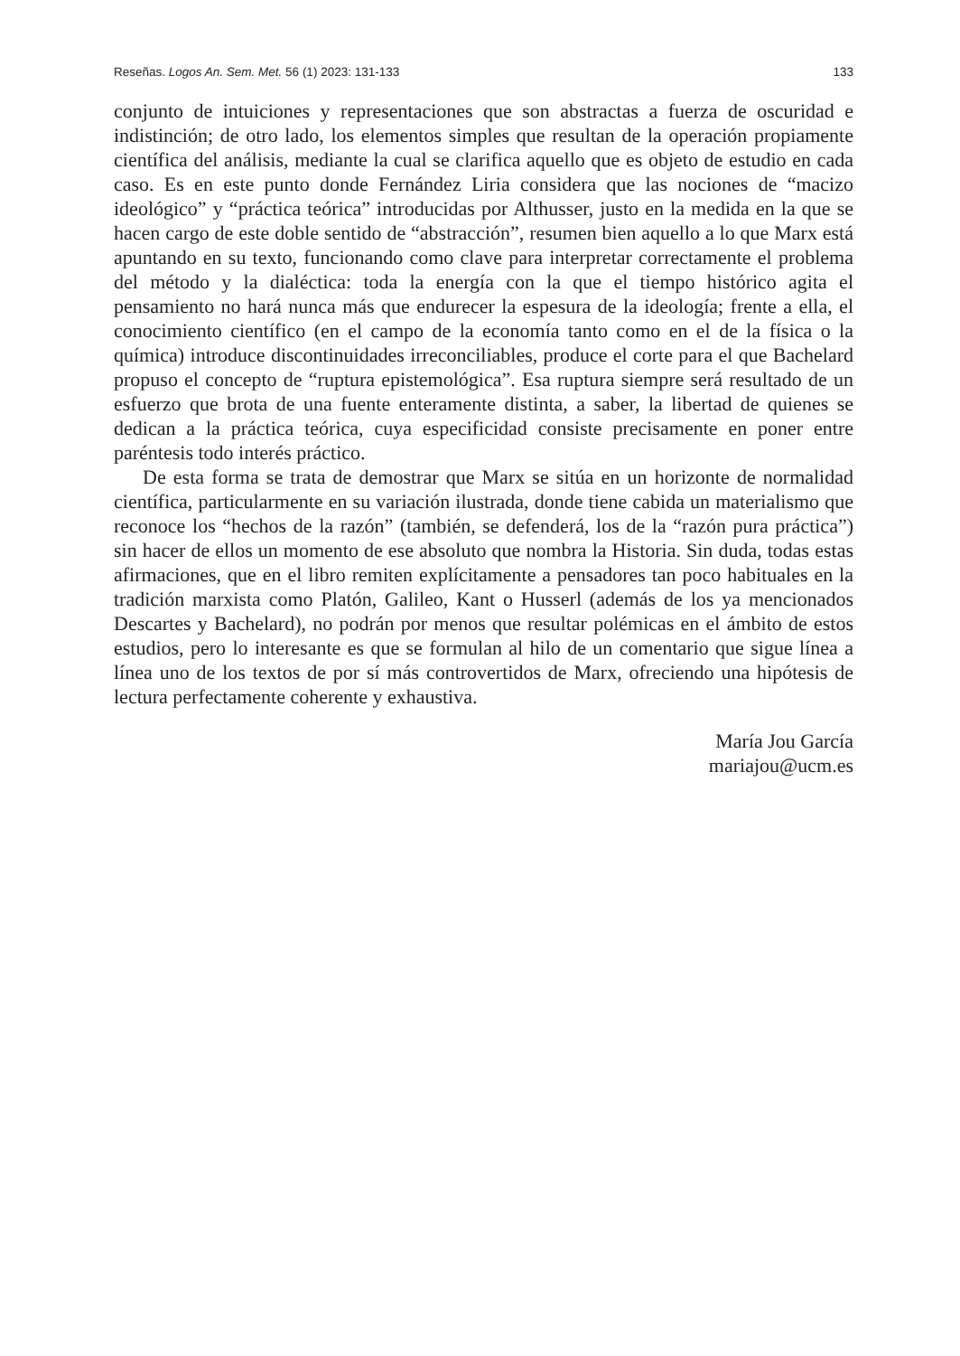Reseñas. Logos An. Sem. Met. 56 (1) 2023: 131-133 133
conjunto de intuiciones y representaciones que son abstractas a fuerza de oscuridad e indistinción; de otro lado, los elementos simples que resultan de la operación propiamente científica del análisis, mediante la cual se clarifica aquello que es objeto de estudio en cada caso. Es en este punto donde Fernández Liria considera que las nociones de “macizo ideológico” y “práctica teórica” introducidas por Althusser, justo en la medida en la que se hacen cargo de este doble sentido de “abstracción”, resumen bien aquello a lo que Marx está apuntando en su texto, funcionando como clave para interpretar correctamente el problema del método y la dialéctica: toda la energía con la que el tiempo histórico agita el pensamiento no hará nunca más que endurecer la espesura de la ideología; frente a ella, el conocimiento científico (en el campo de la economía tanto como en el de la física o la química) introduce discontinuidades irreconciliables, produce el corte para el que Bachelard propuso el concepto de “ruptura epistemológica”. Esa ruptura siempre será resultado de un esfuerzo que brota de una fuente enteramente distinta, a saber, la libertad de quienes se dedican a la práctica teórica, cuya especificidad consiste precisamente en poner entre paréntesis todo interés práctico.
De esta forma se trata de demostrar que Marx se sitúa en un horizonte de normalidad científica, particularmente en su variación ilustrada, donde tiene cabida un materialismo que reconoce los “hechos de la razón” (también, se defenderá, los de la “razón pura práctica”) sin hacer de ellos un momento de ese absoluto que nombra la Historia. Sin duda, todas estas afirmaciones, que en el libro remiten explícitamente a pensadores tan poco habituales en la tradición marxista como Platón, Galileo, Kant o Husserl (además de los ya mencionados Descartes y Bachelard), no podrán por menos que resultar polémicas en el ámbito de estos estudios, pero lo interesante es que se formulan al hilo de un comentario que sigue línea a línea uno de los textos de por sí más controvertidos de Marx, ofreciendo una hipótesis de lectura perfectamente coherente y exhaustiva.
María Jou García
mariajou@ucm.es